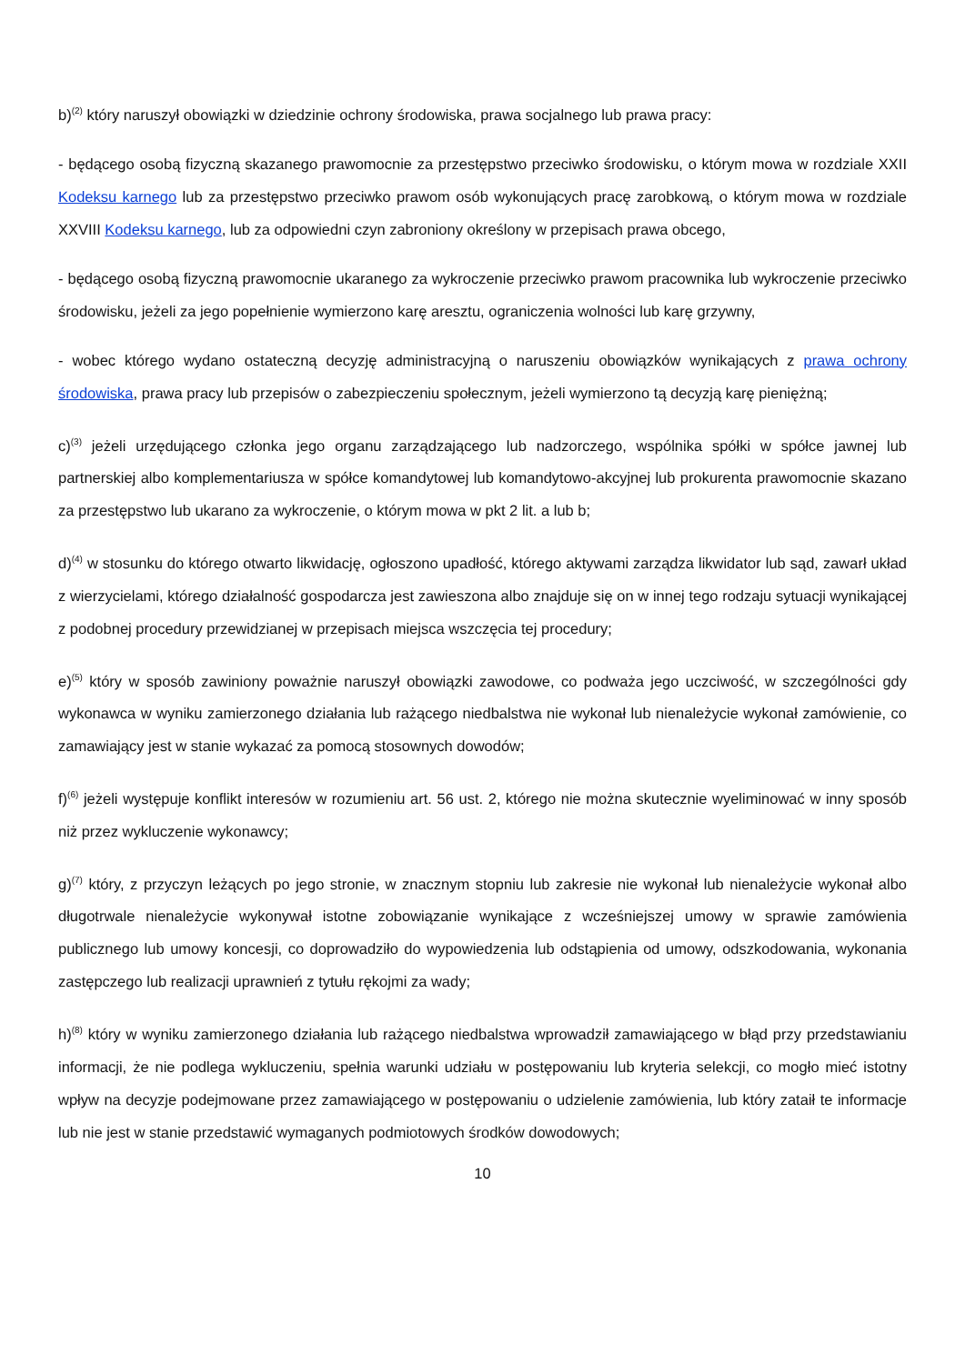b)<sup>(2)</sup> który naruszył obowiązki w dziedzinie ochrony środowiska, prawa socjalnego lub prawa pracy:
- będącego osobą fizyczną skazanego prawomocnie za przestępstwo przeciwko środowisku, o którym mowa w rozdziale XXII Kodeksu karnego lub za przestępstwo przeciwko prawom osób wykonujących pracę zarobkową, o którym mowa w rozdziale XXVIII Kodeksu karnego, lub za odpowiedni czyn zabroniony określony w przepisach prawa obcego,
- będącego osobą fizyczną prawomocnie ukaranego za wykroczenie przeciwko prawom pracownika lub wykroczenie przeciwko środowisku, jeżeli za jego popełnienie wymierzono karę aresztu, ograniczenia wolności lub karę grzywny,
- wobec którego wydano ostateczną decyzję administracyjną o naruszeniu obowiązków wynikających z prawa ochrony środowiska, prawa pracy lub przepisów o zabezpieczeniu społecznym, jeżeli wymierzono tą decyzją karę pieniężną;
c)<sup>(3)</sup> jeżeli urzędującego członka jego organu zarządzającego lub nadzorczego, wspólnika spółki w spółce jawnej lub partnerskiej albo komplementariusza w spółce komandytowej lub komandytowo-akcyjnej lub prokurenta prawomocnie skazano za przestępstwo lub ukarano za wykroczenie, o którym mowa w pkt 2 lit. a lub b;
d)<sup>(4)</sup> w stosunku do którego otwarto likwidację, ogłoszono upadłość, którego aktywami zarządza likwidator lub sąd, zawarł układ z wierzycielami, którego działalność gospodarcza jest zawieszona albo znajduje się on w innej tego rodzaju sytuacji wynikającej z podobnej procedury przewidzianej w przepisach miejsca wszczęcia tej procedury;
e)<sup>(5)</sup> który w sposób zawiniony poważnie naruszył obowiązki zawodowe, co podważa jego uczciwość, w szczególności gdy wykonawca w wyniku zamierzonego działania lub rażącego niedbalstwa nie wykonał lub nienależycie wykonał zamówienie, co zamawiający jest w stanie wykazać za pomocą stosownych dowodów;
f)<sup>(6)</sup> jeżeli występuje konflikt interesów w rozumieniu art. 56 ust. 2, którego nie można skutecznie wyeliminować w inny sposób niż przez wykluczenie wykonawcy;
g)<sup>(7)</sup> który, z przyczyn leżących po jego stronie, w znacznym stopniu lub zakresie nie wykonał lub nienależycie wykonał albo długotrwale nienależycie wykonywał istotne zobowiązanie wynikające z wcześniejszej umowy w sprawie zamówienia publicznego lub umowy koncesji, co doprowadziło do wypowiedzenia lub odstąpienia od umowy, odszkodowania, wykonania zastępczego lub realizacji uprawnień z tytułu rękojmi za wady;
h)<sup>(8)</sup> który w wyniku zamierzonego działania lub rażącego niedbalstwa wprowadził zamawiającego w błąd przy przedstawianiu informacji, że nie podlega wykluczeniu, spełnia warunki udziału w postępowaniu lub kryteria selekcji, co mogło mieć istotny wpływ na decyzje podejmowane przez zamawiającego w postępowaniu o udzielenie zamówienia, lub który zataił te informacje lub nie jest w stanie przedstawić wymaganych podmiotowych środków dowodowych;
10